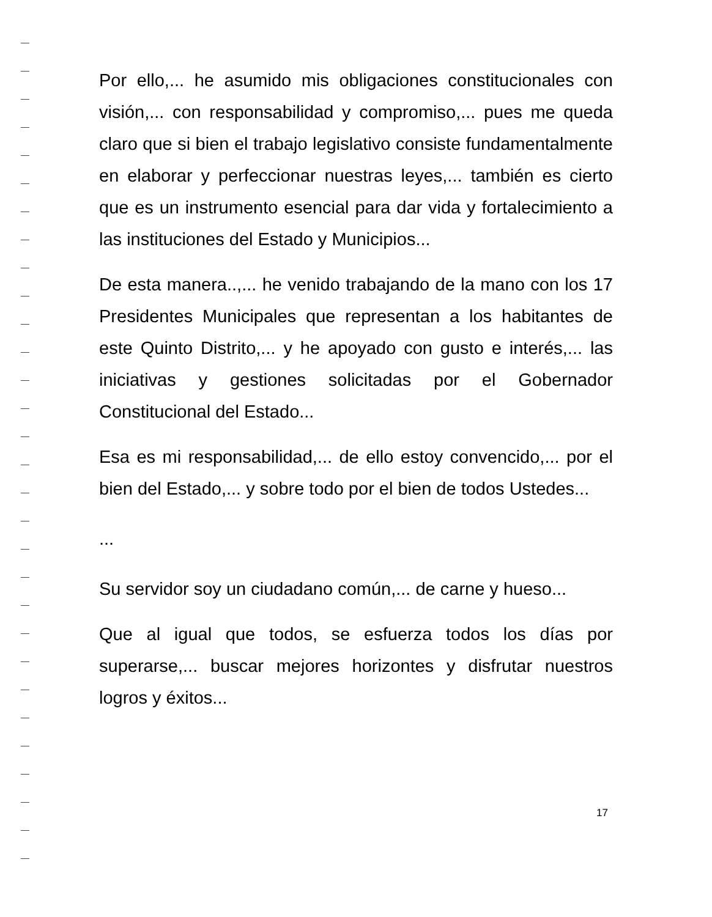Por ello,... he asumido mis obligaciones constitucionales con visión,... con responsabilidad y compromiso,... pues me queda claro que si bien el trabajo legislativo consiste fundamentalmente en elaborar y perfeccionar nuestras leyes,... también es cierto que es un instrumento esencial para dar vida y fortalecimiento a las instituciones del Estado y Municipios...
De esta manera..,... he venido trabajando de la mano con los 17 Presidentes Municipales que representan a los habitantes de este Quinto Distrito,... y he apoyado con gusto e interés,... las iniciativas y gestiones solicitadas por el Gobernador Constitucional del Estado...
Esa es mi responsabilidad,... de ello estoy convencido,... por el bien del Estado,... y sobre todo por el bien de todos Ustedes...
...
Su servidor soy un ciudadano común,... de carne y hueso...
Que al igual que todos, se esfuerza todos los días por superarse,... buscar mejores horizontes y disfrutar nuestros logros y éxitos...
17